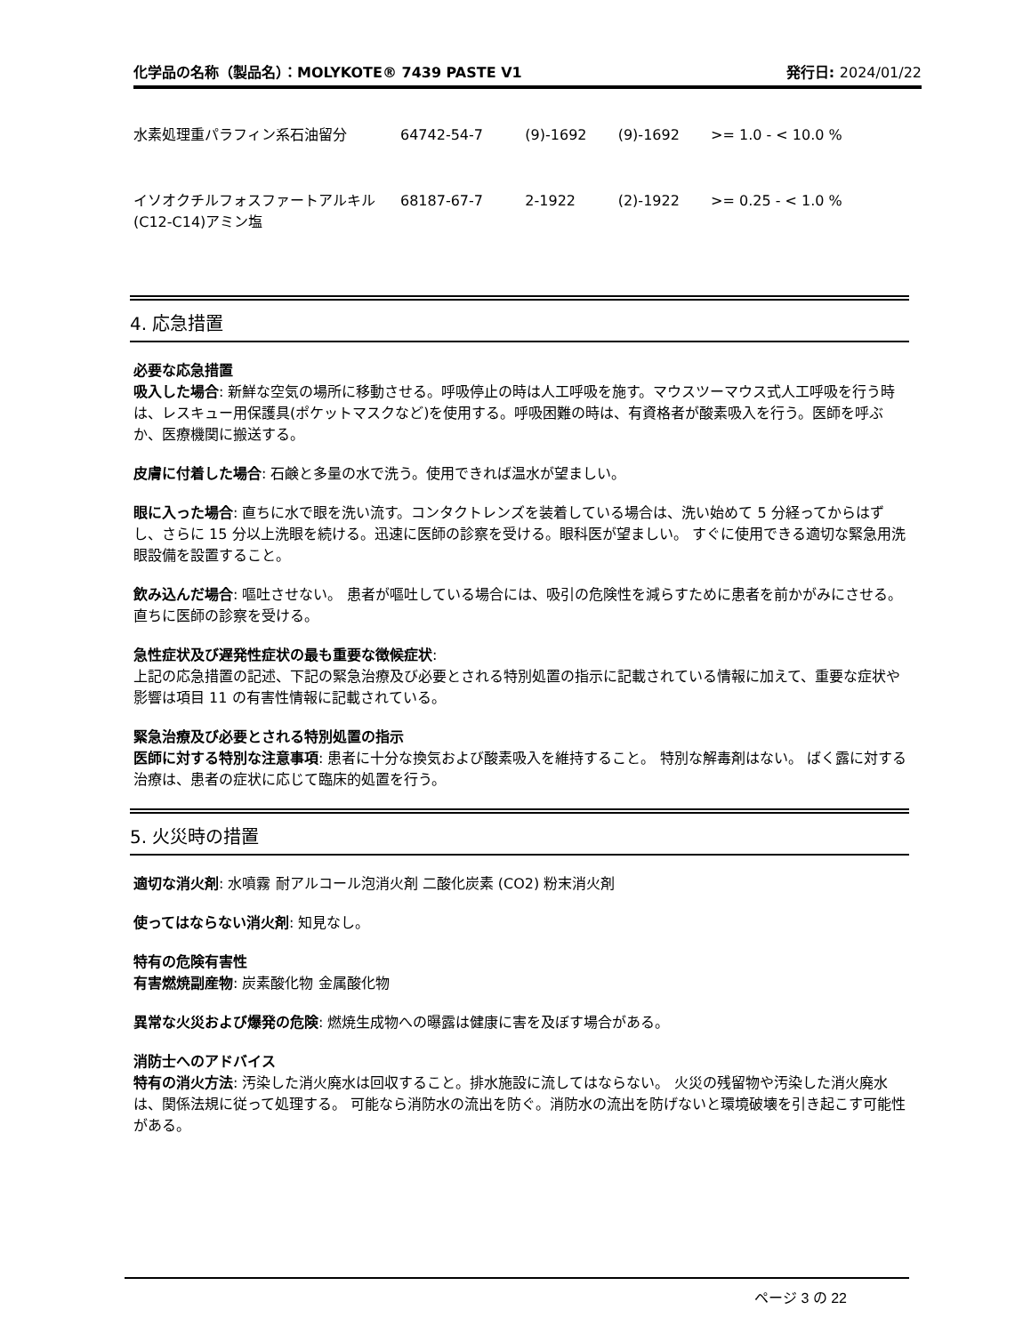化学品の名称（製品名）：MOLYKOTE® 7439 PASTE V1
発行日: 2024/01/22
| 水素処理重パラフィン系石油留分 | 64742-54-7 | (9)-1692 | (9)-1692 | >= 1.0 - < 10.0 % |
| イソオクチルフォスファートアルキル(C12-C14)アミン塩 | 68187-67-7 | 2-1922 | (2)-1922 | >= 0.25 - < 1.0 % |
4. 応急措置
必要な応急措置
吸入した場合: 新鮮な空気の場所に移動させる。呼吸停止の時は人工呼吸を施す。マウスツーマウス式人工呼吸を行う時は、レスキュー用保護具(ポケットマスクなど)を使用する。呼吸困難の時は、有資格者が酸素吸入を行う。医師を呼ぶか、医療機関に搬送する。
皮膚に付着した場合: 石鹸と多量の水で洗う。使用できれば温水が望ましい。
眼に入った場合: 直ちに水で眼を洗い流す。コンタクトレンズを装着している場合は、洗い始めて 5 分経ってからはずし、さらに 15 分以上洗眼を続ける。迅速に医師の診察を受ける。眼科医が望ましい。 すぐに使用できる適切な緊急用洗眼設備を設置すること。
飲み込んだ場合: 嘔吐させない。 患者が嘔吐している場合には、吸引の危険性を減らすために患者を前かがみにさせる。 直ちに医師の診察を受ける。
急性症状及び遅発性症状の最も重要な徴候症状:
上記の応急措置の記述、下記の緊急治療及び必要とされる特別処置の指示に記載されている情報に加えて、重要な症状や影響は項目 11 の有害性情報に記載されている。
緊急治療及び必要とされる特別処置の指示
医師に対する特別な注意事項: 患者に十分な換気および酸素吸入を維持すること。 特別な解毒剤はない。 ばく露に対する治療は、患者の症状に応じて臨床的処置を行う。
5. 火災時の措置
適切な消火剤: 水噴霧 耐アルコール泡消火剤 二酸化炭素 (CO2) 粉末消火剤
使ってはならない消火剤: 知見なし。
特有の危険有害性
有害燃焼副産物: 炭素酸化物 金属酸化物
異常な火災および爆発の危険: 燃焼生成物への曝露は健康に害を及ぼす場合がある。
消防士へのアドバイス
特有の消火方法: 汚染した消火廃水は回収すること。排水施設に流してはならない。 火災の残留物や汚染した消火廃水は、関係法規に従って処理する。 可能なら消防水の流出を防ぐ。消防水の流出を防げないと環境破壊を引き起こす可能性がある。
ページ 3 の 22